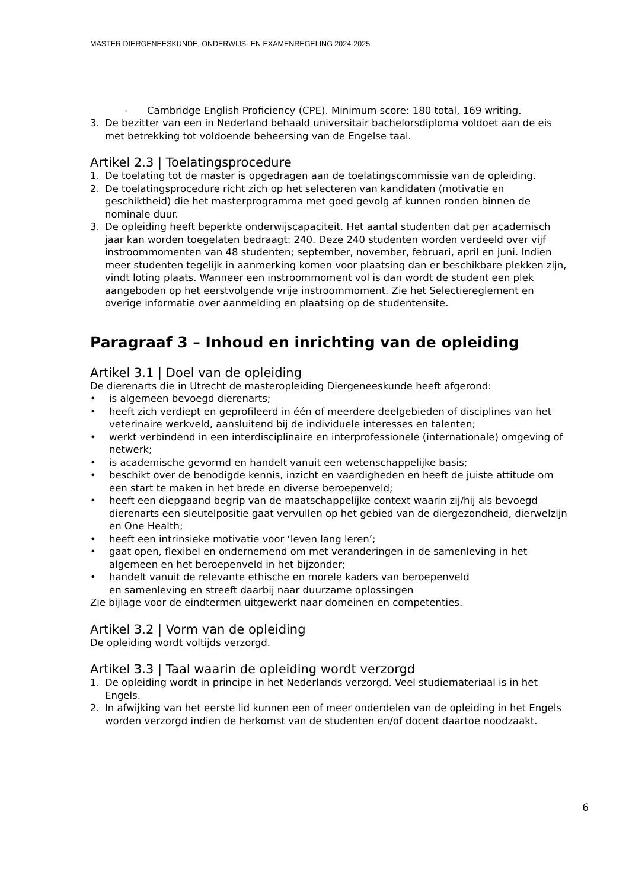MASTER DIERGENEESKUNDE, ONDERWIJS- EN EXAMENREGELING 2024-2025
- Cambridge English Proficiency (CPE). Minimum score: 180 total, 169 writing.
3. De bezitter van een in Nederland behaald universitair bachelorsdiploma voldoet aan de eis met betrekking tot voldoende beheersing van de Engelse taal.
Artikel 2.3 | Toelatingsprocedure
1. De toelating tot de master is opgedragen aan de toelatingscommissie van de opleiding.
2. De toelatingsprocedure richt zich op het selecteren van kandidaten (motivatie en geschiktheid) die het masterprogramma met goed gevolg af kunnen ronden binnen de nominale duur.
3. De opleiding heeft beperkte onderwijscapaciteit. Het aantal studenten dat per academisch jaar kan worden toegelaten bedraagt: 240. Deze 240 studenten worden verdeeld over vijf instroommomenten van 48 studenten; september, november, februari, april en juni. Indien meer studenten tegelijk in aanmerking komen voor plaatsing dan er beschikbare plekken zijn, vindt loting plaats. Wanneer een instroommoment vol is dan wordt de student een plek aangeboden op het eerstvolgende vrije instroommoment. Zie het Selectiereglement en overige informatie over aanmelding en plaatsing op de studentensite.
Paragraaf 3 – Inhoud en inrichting van de opleiding
Artikel 3.1 | Doel van de opleiding
De dierenarts die in Utrecht de masteropleiding Diergeneeskunde heeft afgerond:
• is algemeen bevoegd dierenarts;
• heeft zich verdiept en geprofileerd in één of meerdere deelgebieden of disciplines van het veterinaire werkveld, aansluitend bij de individuele interesses en talenten;
• werkt verbindend in een interdisciplinaire en interprofessionele (internationale) omgeving of netwerk;
• is academische gevormd en handelt vanuit een wetenschappelijke basis;
• beschikt over de benodigde kennis, inzicht en vaardigheden en heeft de juiste attitude om een start te maken in het brede en diverse beroepenveld;
• heeft een diepgaand begrip van de maatschappelijke context waarin zij/hij als bevoegd dierenarts een sleutelpositie gaat vervullen op het gebied van de diergezondheid, dierwelzijn en One Health;
• heeft een intrinsieke motivatie voor ‘leven lang leren’;
• gaat open, flexibel en ondernemend om met veranderingen in de samenleving in het algemeen en het beroepenveld in het bijzonder;
• handelt vanuit de relevante ethische en morele kaders van beroepenveld
en samenleving en streeft daarbij naar duurzame oplossingen
Zie bijlage voor de eindtermen uitgewerkt naar domeinen en competenties.
Artikel 3.2 | Vorm van de opleiding
De opleiding wordt voltijds verzorgd.
Artikel 3.3 | Taal waarin de opleiding wordt verzorgd
1. De opleiding wordt in principe in het Nederlands verzorgd. Veel studiemateriaal is in het Engels.
2. In afwijking van het eerste lid kunnen een of meer onderdelen van de opleiding in het Engels worden verzorgd indien de herkomst van de studenten en/of docent daartoe noodzaakt.
6